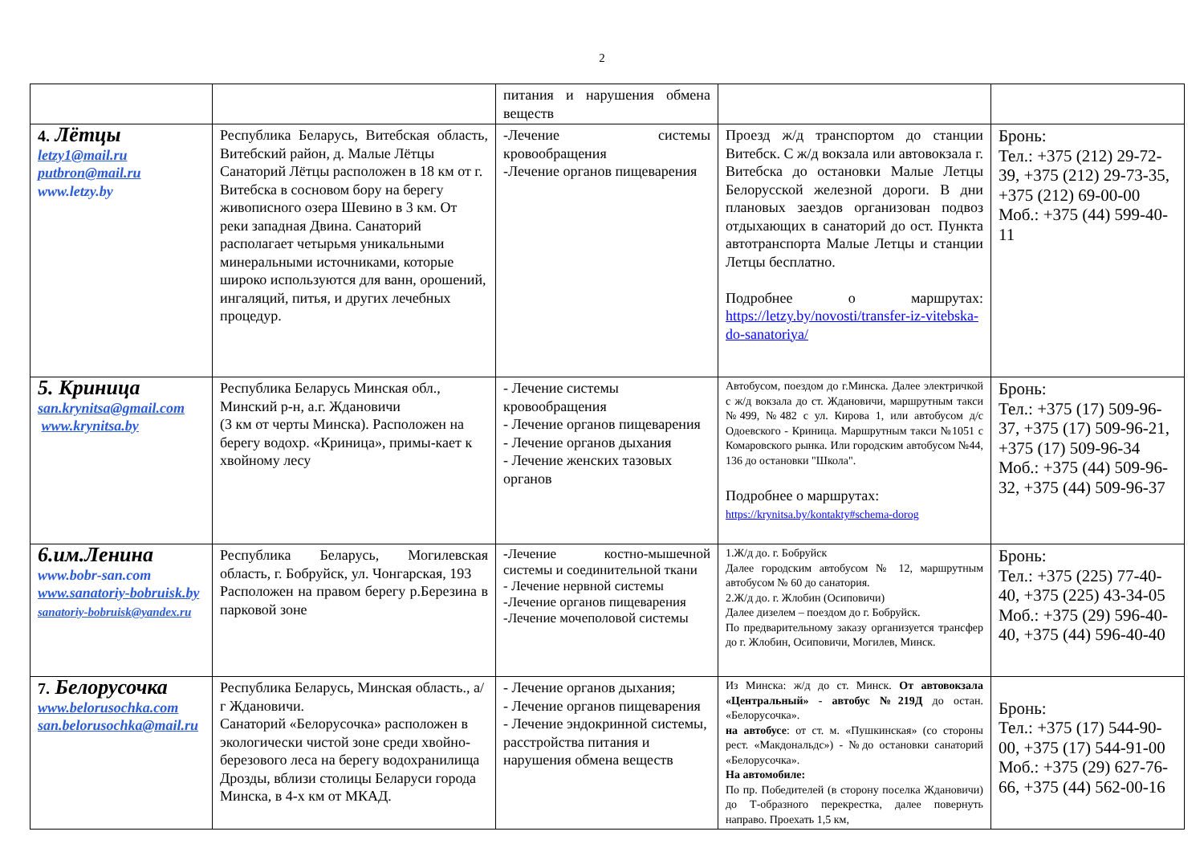2
| | | питания и нарушения обмена веществ | | |
| 4. Лётцы letzy1@mail.ru putbron@mail.ru www.letzy.by | Республика Беларусь, Витебская область, Витебский район, д. Малые Лётцы Санаторий Лётцы расположен в 18 км от г. Витебска в сосновом бору на берегу живописного озера Шевино в 3 км. От реки западная Двина. Санаторий располагает четырьмя уникальными минеральными источниками, которые широко используются для ванн, орошений, ингаляций, питья, и других лечебных процедур. | -Лечение системы кровообращения -Лечение органов пищеварения | Проезд ж/д транспортом до станции Витебск. С ж/д вокзала или автовокзала г. Витебска до остановки Малые Летцы Белорусской железной дороги. В дни плановых заездов организован подвоз отдыхающих в санаторий до ост. Пункта автотранспорта Малые Летцы и станции Летцы бесплатно. Подробнее о маршрутах: https://letzy.by/novosti/transfer-iz-vitebska-do-sanatoriya/ | Бронь: Тел.: +375 (212) 29-72-39, +375 (212) 29-73-35, +375 (212) 69-00-00 Моб.: +375 (44) 599-40-11 |
| 5. Криница san.krynitsa@gmail.com www.krynitsa.by | Республика Беларусь Минская обл., Минский р-н, а.г. Ждановичи (3 км от черты Минска). Расположен на берегу водохр. «Криница», примы-кает к хвойному лесу | - Лечение системы кровообращения - Лечение органов пищеварения - Лечение органов дыхания - Лечение женских тазовых органов | Автобусом, поездом до г.Минска. Далее электричкой с ж/д вокзала до ст. Ждановичи, маршрутным такси №499, №482 с ул. Кирова 1, или автобусом д/с Одоевского - Криница. Маршрутным такси №1051 с Комаровского рынка. Или городским автобусом №44, 136 до остановки "Школа". Подробнее о маршрутах: https://krynitsa.by/kontakty#schema-dorog | Бронь: Тел.: +375 (17) 509-96-37, +375 (17) 509-96-21, +375 (17) 509-96-34 Моб.: +375 (44) 509-96-32, +375 (44) 509-96-37 |
| 6.им.Ленина www.bobr-san.com www.sanatoriy-bobruisk.by sanatoriy-bobruisk@yandex.ru | Республика Беларусь, Могилевская область, г. Бобруйск, ул. Чонгарская, 193 Расположен на правом берегу р.Березина в парковой зоне | - Лечение костно-мышечной системы и соединительной ткани - Лечение нервной системы -Лечение органов пищеварения -Лечение мочеполовой системы | 1.Ж/д до. г. Бобруйск Далее городским автобусом № 12, маршрутным автобусом № 60 до санатория. 2.Ж/д до. г. Жлобин (Осиповичи) Далее дизелем – поездом до г. Бобруйск. По предварительному заказу организуется трансфер до г. Жлобин, Осиповичи, Могилев, Минск. | Бронь: Тел.: +375 (225) 77-40-40, +375 (225) 43-34-05 Моб.: +375 (29) 596-40-40, +375 (44) 596-40-40 |
| 7. Белорусочка www.belorusochka.com san.belorusochka@mail.ru | Республика Беларусь, Минская область., а/г Ждановичи. Санаторий «Белорусочка» расположен в экологически чистой зоне среди хвойно-березового леса на берегу водохранилища Дрозды, вблизи столицы Беларуси города Минска, в 4-х км от МКАД. | - Лечение органов дыхания; - Лечение органов пищеварения - Лечение эндокринной системы, расстройства питания и нарушения обмена веществ | Из Минска: ж/д до ст. Минск. От автовокзала «Центральный» - автобус №219Д до остан. «Белорусочка». на автобусе : от ст. м. «Пушкинская» (со стороны рест. «Макдональдс») - №до остановки санаторий «Белорусочка». На автомобиле: По пр. Победителей (в сторону поселка Ждановичи) до Т-образного перекрестка, далее повернуть направо. Проехать 1,5 км, | Бронь: Тел.: +375 (17) 544-90-00, +375 (17) 544-91-00 Моб.: +375 (29) 627-76-66, +375 (44) 562-00-16 |